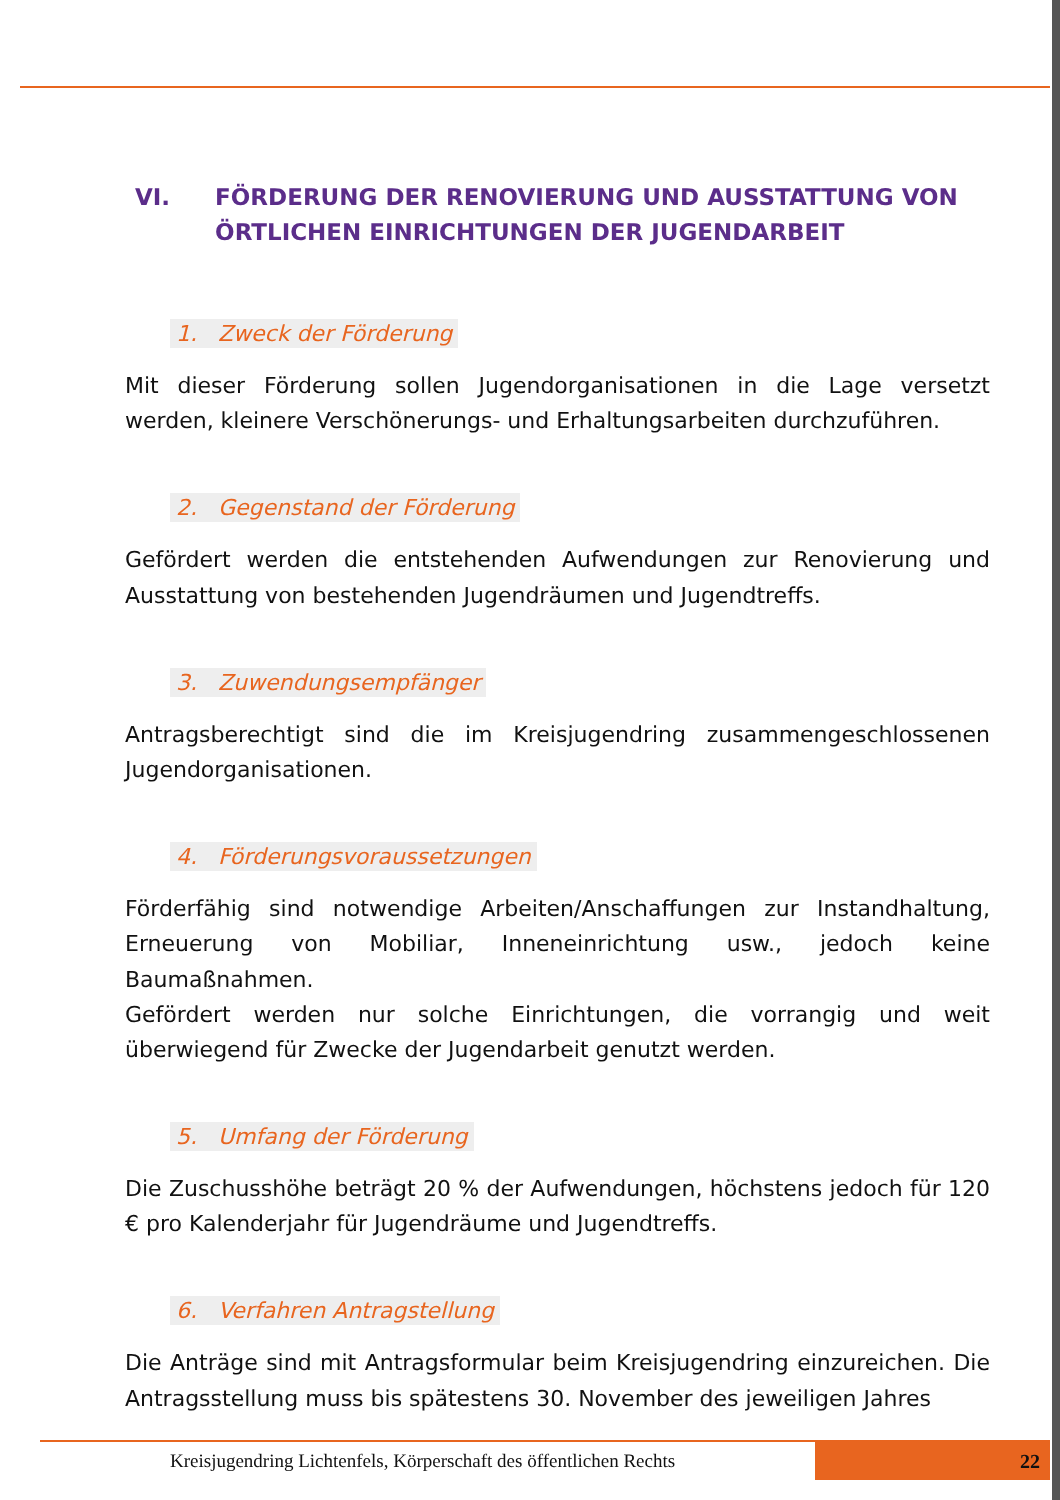VI. FÖRDERUNG DER RENOVIERUNG UND AUSSTATTUNG VON ÖRTLICHEN EINRICHTUNGEN DER JUGENDARBEIT
1. Zweck der Förderung
Mit dieser Förderung sollen Jugendorganisationen in die Lage versetzt werden, kleinere Verschönerungs- und Erhaltungsarbeiten durchzuführen.
2. Gegenstand der Förderung
Gefördert werden die entstehenden Aufwendungen zur Renovierung und Ausstattung von bestehenden Jugendräumen und Jugendtreffs.
3. Zuwendungsempfänger
Antragsberechtigt sind die im Kreisjugendring zusammengeschlossenen Jugendorganisationen.
4. Förderungsvoraussetzungen
Förderfähig sind notwendige Arbeiten/Anschaffungen zur Instandhaltung, Erneuerung von Mobiliar, Inneneinrichtung usw., jedoch keine Baumaßnahmen.
Gefördert werden nur solche Einrichtungen, die vorrangig und weit überwiegend für Zwecke der Jugendarbeit genutzt werden.
5. Umfang der Förderung
Die Zuschusshöhe beträgt 20 % der Aufwendungen, höchstens jedoch für 120 € pro Kalenderjahr für Jugendräume und Jugendtreffs.
6. Verfahren Antragstellung
Die Anträge sind mit Antragsformular beim Kreisjugendring einzureichen. Die Antragsstellung muss bis spätestens 30. November des jeweiligen Jahres
Kreisjugendring Lichtenfels, Körperschaft des öffentlichen Rechts
22